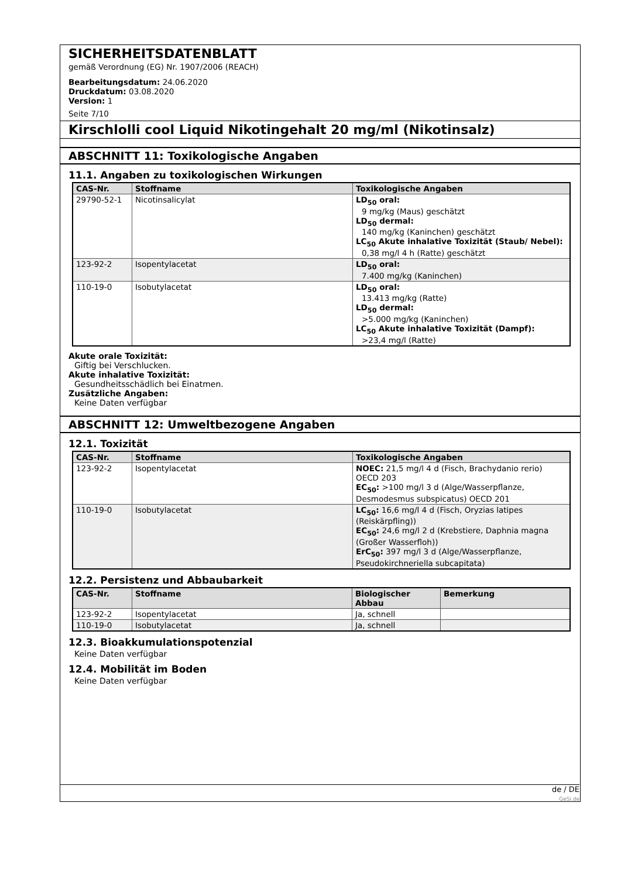SICHERHEITSDATENBLATT
gemäß Verordnung (EG) Nr. 1907/2006 (REACH)
Bearbeitungsdatum: 24.06.2020
Druckdatum: 03.08.2020
Version: 1
Seite 7/10
Kirschlolli cool Liquid Nikotingehalt 20 mg/ml (Nikotinsalz)
ABSCHNITT 11: Toxikologische Angaben
11.1. Angaben zu toxikologischen Wirkungen
| CAS-Nr. | Stoffname | Toxikologische Angaben |
| --- | --- | --- |
| 29790-52-1 | Nicotinsalicylat | LD<sub>50</sub> oral: 9 mg/kg (Maus) geschätzt LD<sub>50</sub> dermal: 140 mg/kg (Kaninchen) geschätzt LC<sub>50</sub> Akute inhalative Toxizität (Staub/ Nebel): 0,38 mg/l 4 h (Ratte) geschätzt |
| 123-92-2 | Isopentylacetat | LD<sub>50</sub> oral: 7.400 mg/kg (Kaninchen) |
| 110-19-0 | Isobutylacetat | LD<sub>50</sub> oral: 13.413 mg/kg (Ratte) LD<sub>50</sub> dermal: >5.000 mg/kg (Kaninchen) LC<sub>50</sub> Akute inhalative Toxizität (Dampf): >23,4 mg/l (Ratte) |
Akute orale Toxizität:
Giftig bei Verschlucken.
Akute inhalative Toxizität:
Gesundheitsschädlich bei Einatmen.
Zusätzliche Angaben:
Keine Daten verfügbar
ABSCHNITT 12: Umweltbezogene Angaben
12.1. Toxizität
| CAS-Nr. | Stoffname | Toxikologische Angaben |
| --- | --- | --- |
| 123-92-2 | Isopentylacetat | NOEC: 21,5 mg/l 4 d (Fisch, Brachydanio rerio) OECD 203 EC<sub>50</sub>: >100 mg/l 3 d (Alge/Wasserpflanze, Desmodesmus subspicatus) OECD 201 |
| 110-19-0 | Isobutylacetat | LC<sub>50</sub>: 16,6 mg/l 4 d (Fisch, Oryzias latipes (Reiskärpfling)) EC<sub>50</sub>: 24,6 mg/l 2 d (Krebstiere, Daphnia magna (Großer Wasserfloh)) ErC<sub>50</sub>: 397 mg/l 3 d (Alge/Wasserpflanze, Pseudokirchneriella subcapitata) |
12.2. Persistenz und Abbaubarkeit
| CAS-Nr. | Stoffname | Biologischer Abbau | Bemerkung |
| --- | --- | --- | --- |
| 123-92-2 | Isopentylacetat | Ja, schnell | |
| 110-19-0 | Isobutylacetat | Ja, schnell | |
12.3. Bioakkumulationspotenzial
Keine Daten verfügbar
12.4. Mobilität im Boden
Keine Daten verfügbar
de / DE
GeSi.de